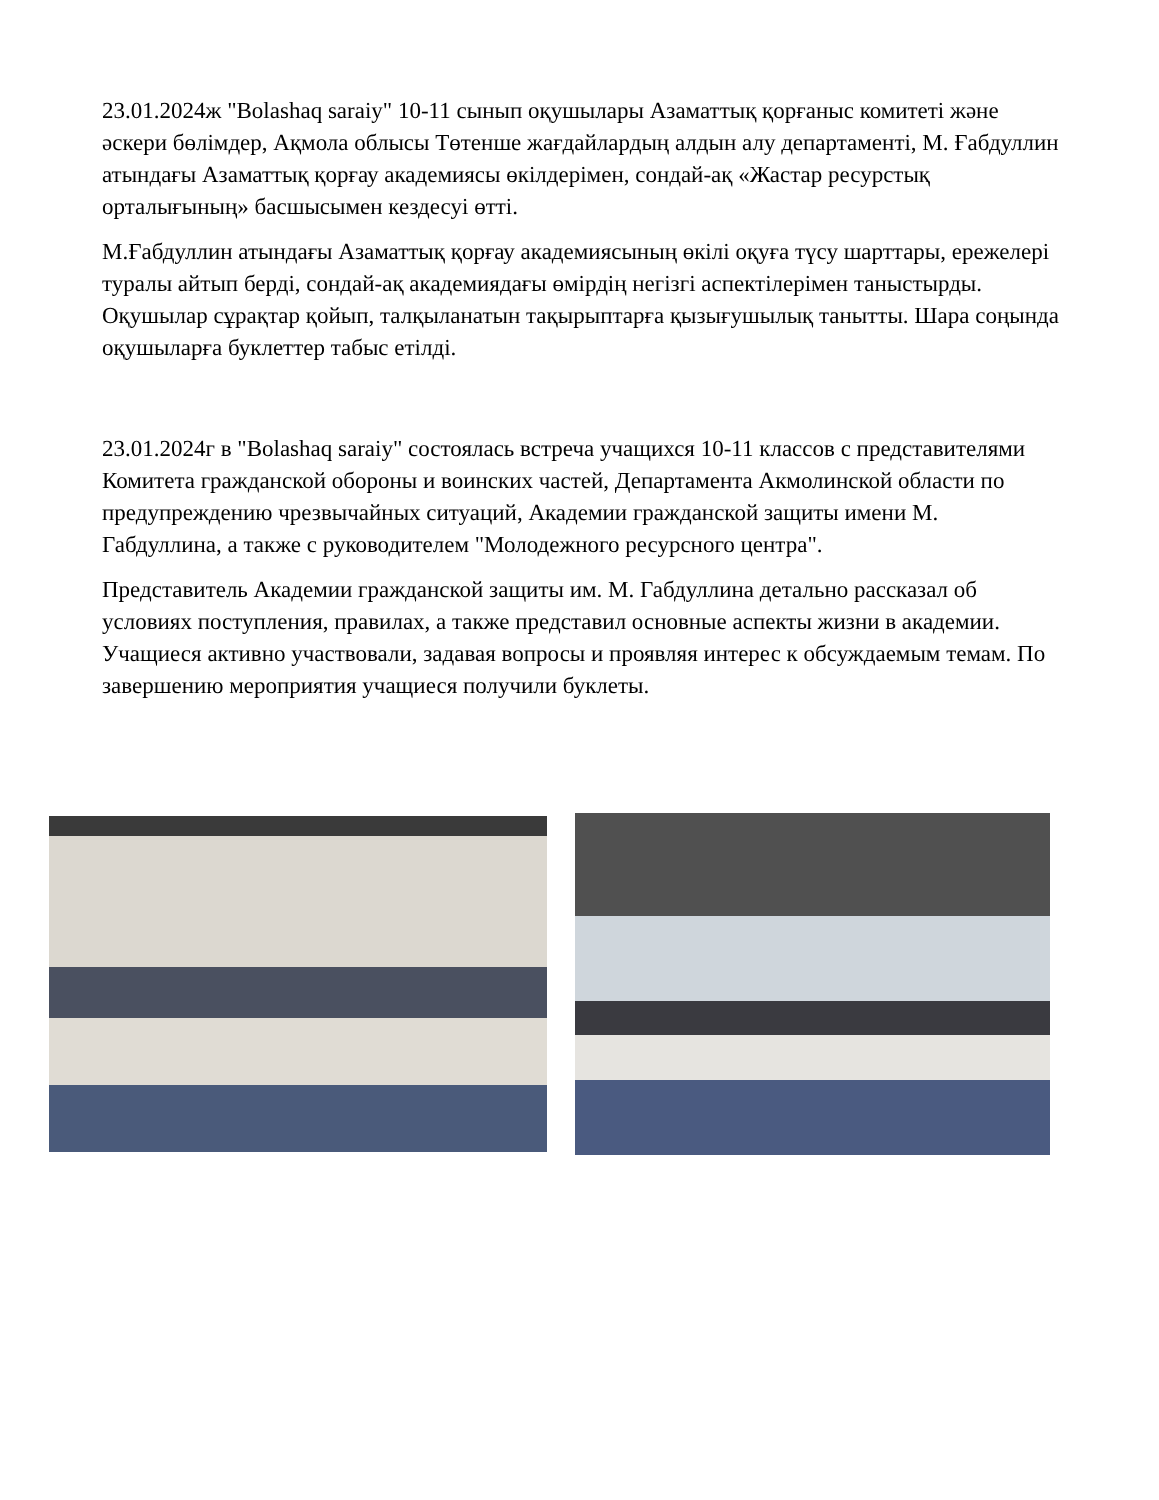23.01.2024ж "Bolashaq saraiy" 10-11 сынып оқушылары Азаматтық қорғаныс комитеті және әскери бөлімдер, Ақмола облысы Төтенше жағдайлардың алдын алу департаменті, М. Ғабдуллин атындағы Азаматтық қорғау академиясы өкілдерімен, сондай-ақ «Жастар ресурстық орталығының» басшысымен кездесуі өтті.
М.Ғабдуллин атындағы Азаматтық қорғау академиясының өкілі оқуға түсу шарттары, ережелері туралы айтып берді, сондай-ақ академиядағы өмірдің негізгі аспектілерімен таныстырды. Оқушылар сұрақтар қойып, талқыланатын тақырыптарға қызығушылық танытты. Шара соңында оқушыларға буклеттер табыс етілді.
23.01.2024г в "Bolashaq saraiy" состоялась встреча учащихся 10-11 классов с представителями Комитета гражданской обороны и воинских частей, Департамента Акмолинской области по предупреждению чрезвычайных ситуаций, Академии гражданской защиты имени М. Габдуллина, а также с руководителем "Молодежного ресурсного центра".
Представитель Академии гражданской защиты им. М. Габдуллина детально рассказал об условиях поступления, правилах, а также представил основные аспекты жизни в академии. Учащиеся активно участвовали, задавая вопросы и проявляя интерес к обсуждаемым темам. По завершению мероприятия учащиеся получили буклеты.